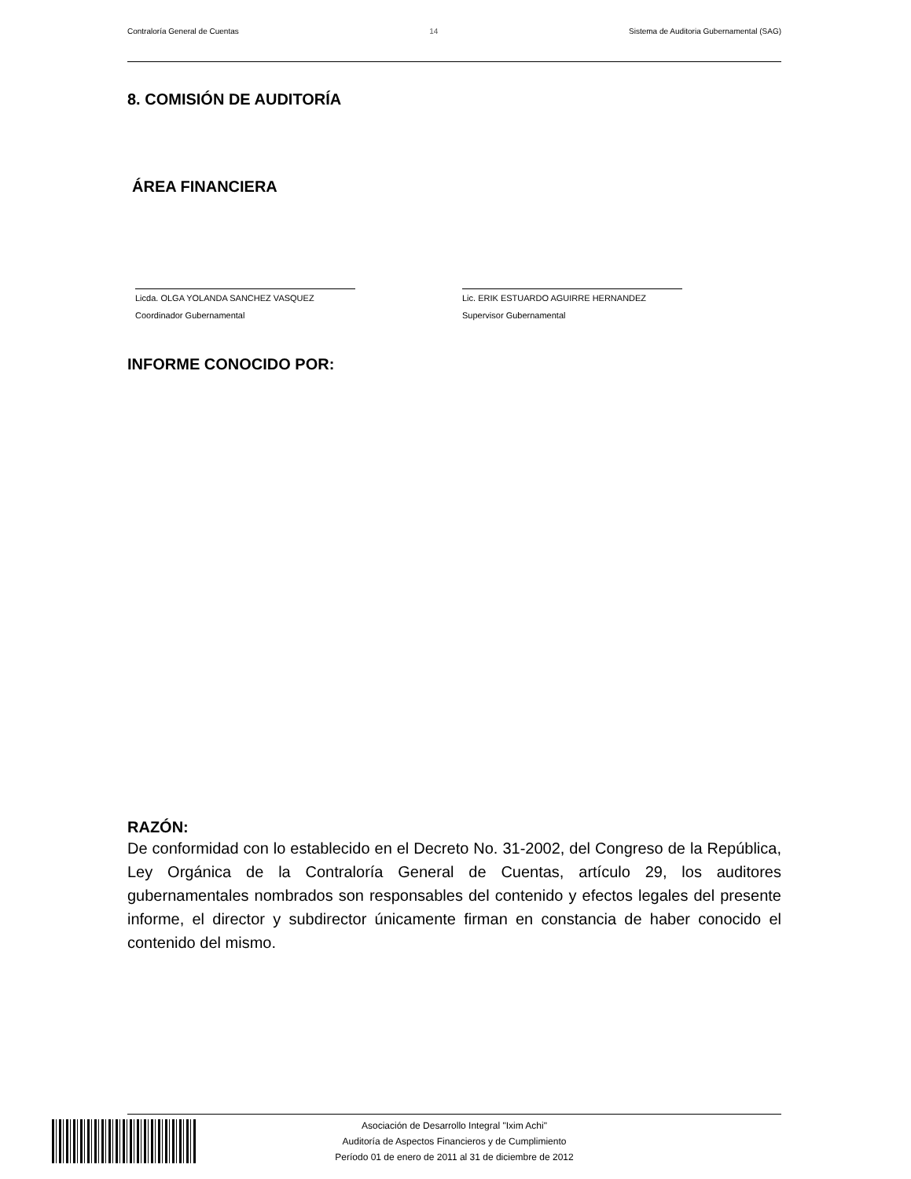Contraloría General de Cuentas 14 Sistema de Auditoria Gubernamental (SAG)
8. COMISIÓN DE AUDITORÍA
ÁREA FINANCIERA
Licda. OLGA YOLANDA SANCHEZ VASQUEZ
Coordinador Gubernamental
Lic. ERIK ESTUARDO AGUIRRE HERNANDEZ
Supervisor Gubernamental
INFORME CONOCIDO POR:
RAZÓN:
De conformidad con lo establecido en el Decreto No. 31-2002, del Congreso de la República, Ley Orgánica de la Contraloría General de Cuentas, artículo 29, los auditores gubernamentales nombrados son responsables del contenido y efectos legales del presente informe, el director y subdirector únicamente firman en constancia de haber conocido el contenido del mismo.
Asociación de Desarrollo Integral "Ixim Achi"
Auditoría de Aspectos Financieros y de Cumplimiento
Período 01 de enero de 2011 al 31 de diciembre de 2012